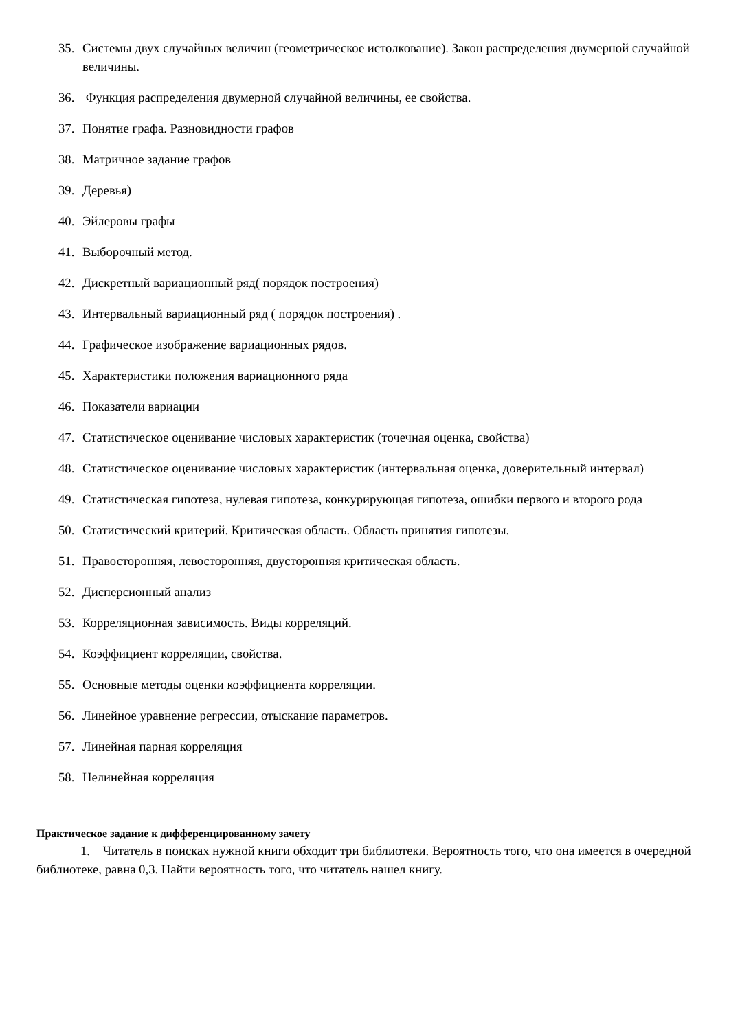35. Системы двух случайных величин (геометрическое истолкование). Закон распределения двумерной случайной величины.
36. Функция распределения двумерной случайной величины, ее свойства.
37. Понятие графа. Разновидности графов
38. Матричное задание графов
39. Деревья)
40. Эйлеровы графы
41. Выборочный метод.
42. Дискретный вариационный ряд( порядок построения)
43. Интервальный вариационный ряд ( порядок построения) .
44. Графическое изображение вариационных рядов.
45. Характеристики положения вариационного ряда
46. Показатели вариации
47. Статистическое оценивание числовых характеристик (точечная оценка, свойства)
48. Статистическое оценивание числовых характеристик (интервальная оценка, доверительный интервал)
49. Статистическая гипотеза, нулевая гипотеза, конкурирующая гипотеза, ошибки первого и второго рода
50. Статистический критерий. Критическая область. Область принятия гипотезы.
51. Правосторонняя, левосторонняя, двусторонняя критическая область.
52. Дисперсионный анализ
53. Корреляционная зависимость. Виды корреляций.
54. Коэффициент корреляции, свойства.
55. Основные методы оценки коэффициента корреляции.
56. Линейное уравнение регрессии, отыскание параметров.
57. Линейная парная корреляция
58. Нелинейная корреляция
Практическое задание к дифференцированному зачету
1. Читатель в поисках нужной книги обходит три библиотеки. Вероятность того, что она имеется в очередной библиотеке, равна 0,3. Найти вероятность того, что читатель нашел книгу.